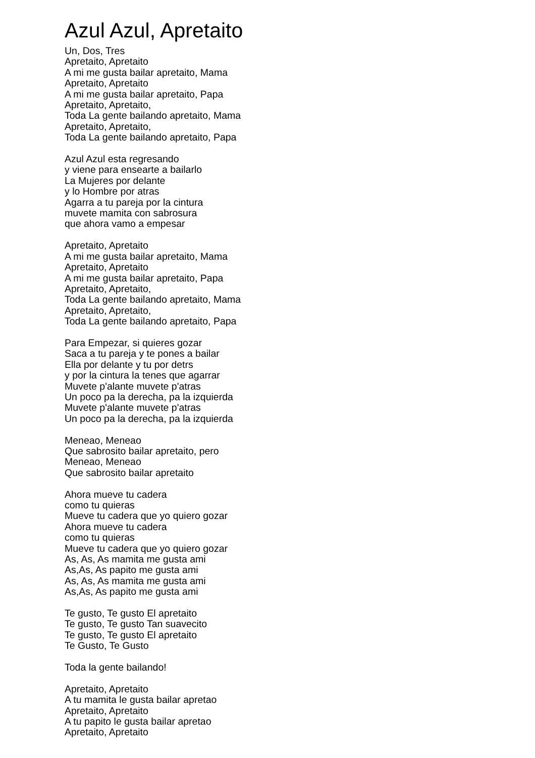Azul Azul, Apretaito
Un, Dos, Tres
Apretaito, Apretaito
A mi me gusta bailar apretaito, Mama
Apretaito, Apretaito
A mi me gusta bailar apretaito, Papa
Apretaito, Apretaito,
Toda La gente bailando apretaito, Mama
Apretaito, Apretaito,
Toda La gente bailando apretaito, Papa
Azul Azul esta regresando
y viene para ensearte a bailarlo
La Mujeres por delante
y lo Hombre por atras
Agarra a tu pareja por la cintura
muvete mamita con sabrosura
que ahora vamo a empesar
Apretaito, Apretaito
A mi me gusta bailar apretaito, Mama
Apretaito, Apretaito
A mi me gusta bailar apretaito, Papa
Apretaito, Apretaito,
Toda La gente bailando apretaito, Mama
Apretaito, Apretaito,
Toda La gente bailando apretaito, Papa
Para Empezar, si quieres gozar
Saca a tu pareja y te pones a bailar
Ella por delante y tu por detrs
y por la cintura la tenes que agarrar
Muvete p'alante muvete p'atras
Un poco pa la derecha, pa la izquierda
Muvete p'alante muvete p'atras
Un poco pa la derecha, pa la izquierda
Meneao, Meneao
Que sabrosito bailar apretaito, pero
Meneao, Meneao
Que sabrosito bailar apretaito
Ahora mueve tu cadera
como tu quieras
Mueve tu cadera que yo quiero gozar
Ahora mueve tu cadera
como tu quieras
Mueve tu cadera que yo quiero gozar
As, As, As mamita me gusta ami
As,As, As papito me gusta ami
As, As, As mamita me gusta ami
As,As, As papito me gusta ami
Te gusto, Te gusto El apretaito
Te gusto, Te gusto Tan suavecito
Te gusto, Te gusto El apretaito
Te Gusto, Te Gusto
Toda la gente bailando!
Apretaito, Apretaito
A tu mamita le gusta bailar apretao
Apretaito, Apretaito
A tu papito le gusta bailar apretao
Apretaito, Apretaito